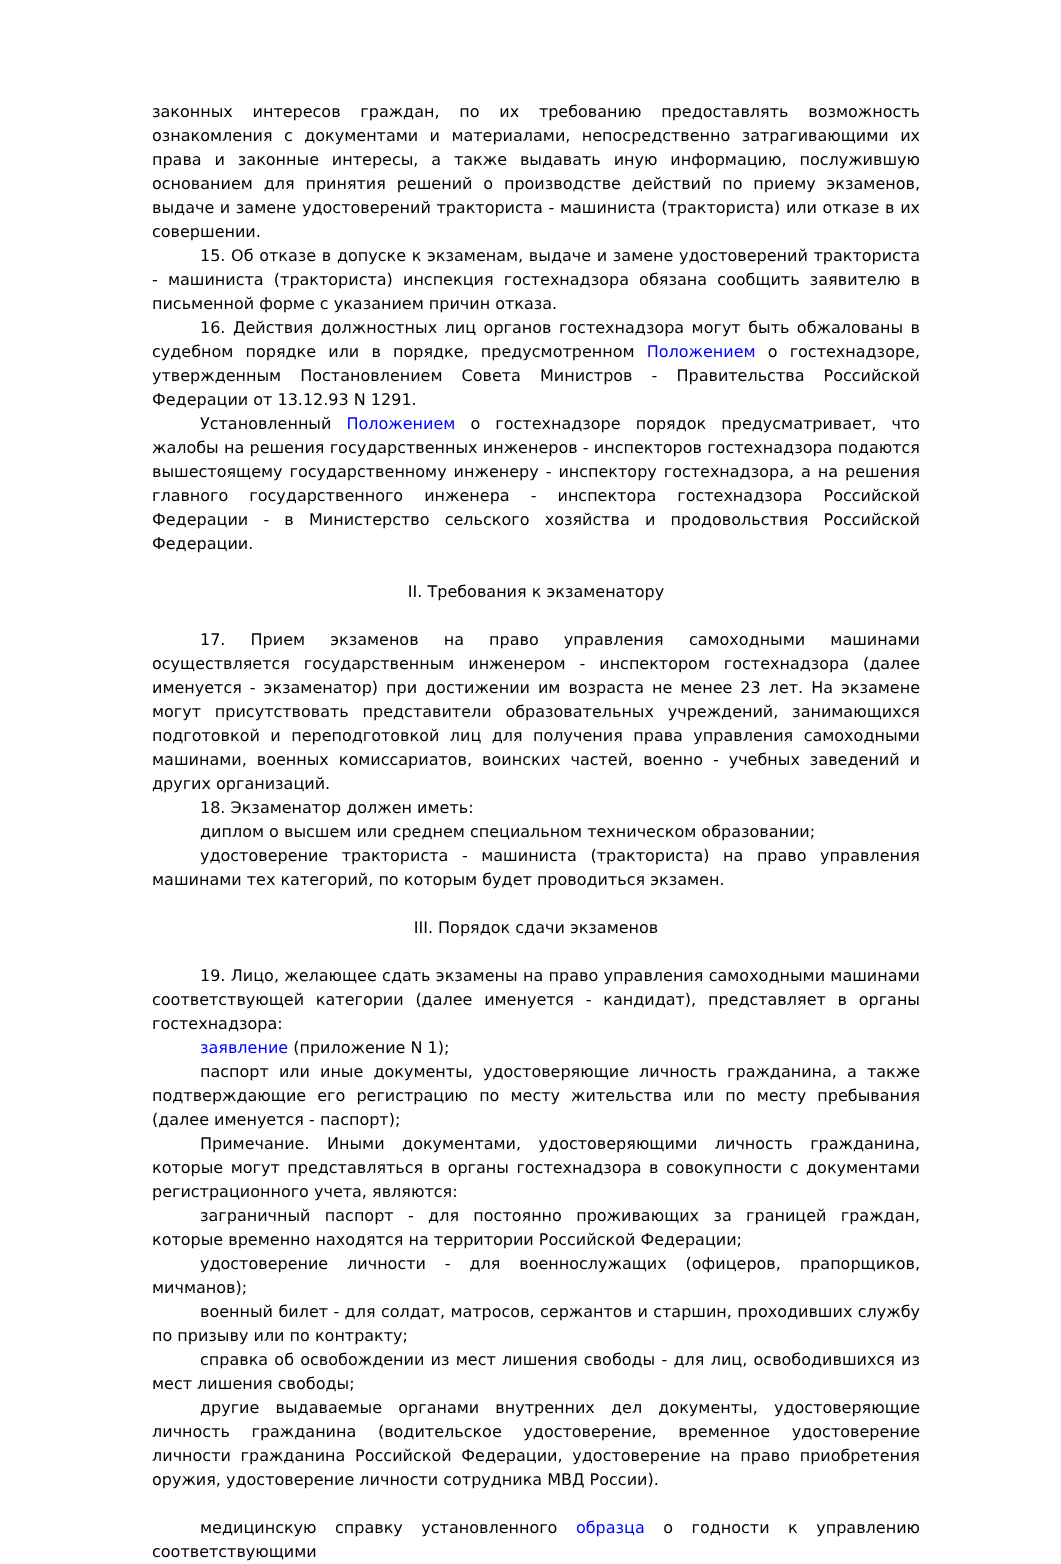законных интересов граждан, по их требованию предоставлять возможность ознакомления с документами и материалами, непосредственно затрагивающими их права и законные интересы, а также выдавать иную информацию, послужившую основанием для принятия решений о производстве действий по приему экзаменов, выдаче и замене удостоверений тракториста - машиниста (тракториста) или отказе в их совершении.
15. Об отказе в допуске к экзаменам, выдаче и замене удостоверений тракториста - машиниста (тракториста) инспекция гостехнадзора обязана сообщить заявителю в письменной форме с указанием причин отказа.
16. Действия должностных лиц органов гостехнадзора могут быть обжалованы в судебном порядке или в порядке, предусмотренном Положением о гостехнадзоре, утвержденным Постановлением Совета Министров - Правительства Российской Федерации от 13.12.93 N 1291.
Установленный Положением о гостехнадзоре порядок предусматривает, что жалобы на решения государственных инженеров - инспекторов гостехнадзора подаются вышестоящему государственному инженеру - инспектору гостехнадзора, а на решения главного государственного инженера - инспектора гостехнадзора Российской Федерации - в Министерство сельского хозяйства и продовольствия Российской Федерации.
II. Требования к экзаменатору
17. Прием экзаменов на право управления самоходными машинами осуществляется государственным инженером - инспектором гостехнадзора (далее именуется - экзаменатор) при достижении им возраста не менее 23 лет. На экзамене могут присутствовать представители образовательных учреждений, занимающихся подготовкой и переподготовкой лиц для получения права управления самоходными машинами, военных комиссариатов, воинских частей, военно - учебных заведений и других организаций.
18. Экзаменатор должен иметь:
диплом о высшем или среднем специальном техническом образовании;
удостоверение тракториста - машиниста (тракториста) на право управления машинами тех категорий, по которым будет проводиться экзамен.
III. Порядок сдачи экзаменов
19. Лицо, желающее сдать экзамены на право управления самоходными машинами соответствующей категории (далее именуется - кандидат), представляет в органы гостехнадзора:
заявление (приложение N 1);
паспорт или иные документы, удостоверяющие личность гражданина, а также подтверждающие его регистрацию по месту жительства или по месту пребывания (далее именуется - паспорт);
Примечание. Иными документами, удостоверяющими личность гражданина, которые могут представляться в органы гостехнадзора в совокупности с документами регистрационного учета, являются:
заграничный паспорт - для постоянно проживающих за границей граждан, которые временно находятся на территории Российской Федерации;
удостоверение личности - для военнослужащих (офицеров, прапорщиков, мичманов);
военный билет - для солдат, матросов, сержантов и старшин, проходивших службу по призыву или по контракту;
справка об освобождении из мест лишения свободы - для лиц, освободившихся из мест лишения свободы;
другие выдаваемые органами внутренних дел документы, удостоверяющие личность гражданина (водительское удостоверение, временное удостоверение личности гражданина Российской Федерации, удостоверение на право приобретения оружия, удостоверение личности сотрудника МВД России).
медицинскую справку установленного образца о годности к управлению соответствующими